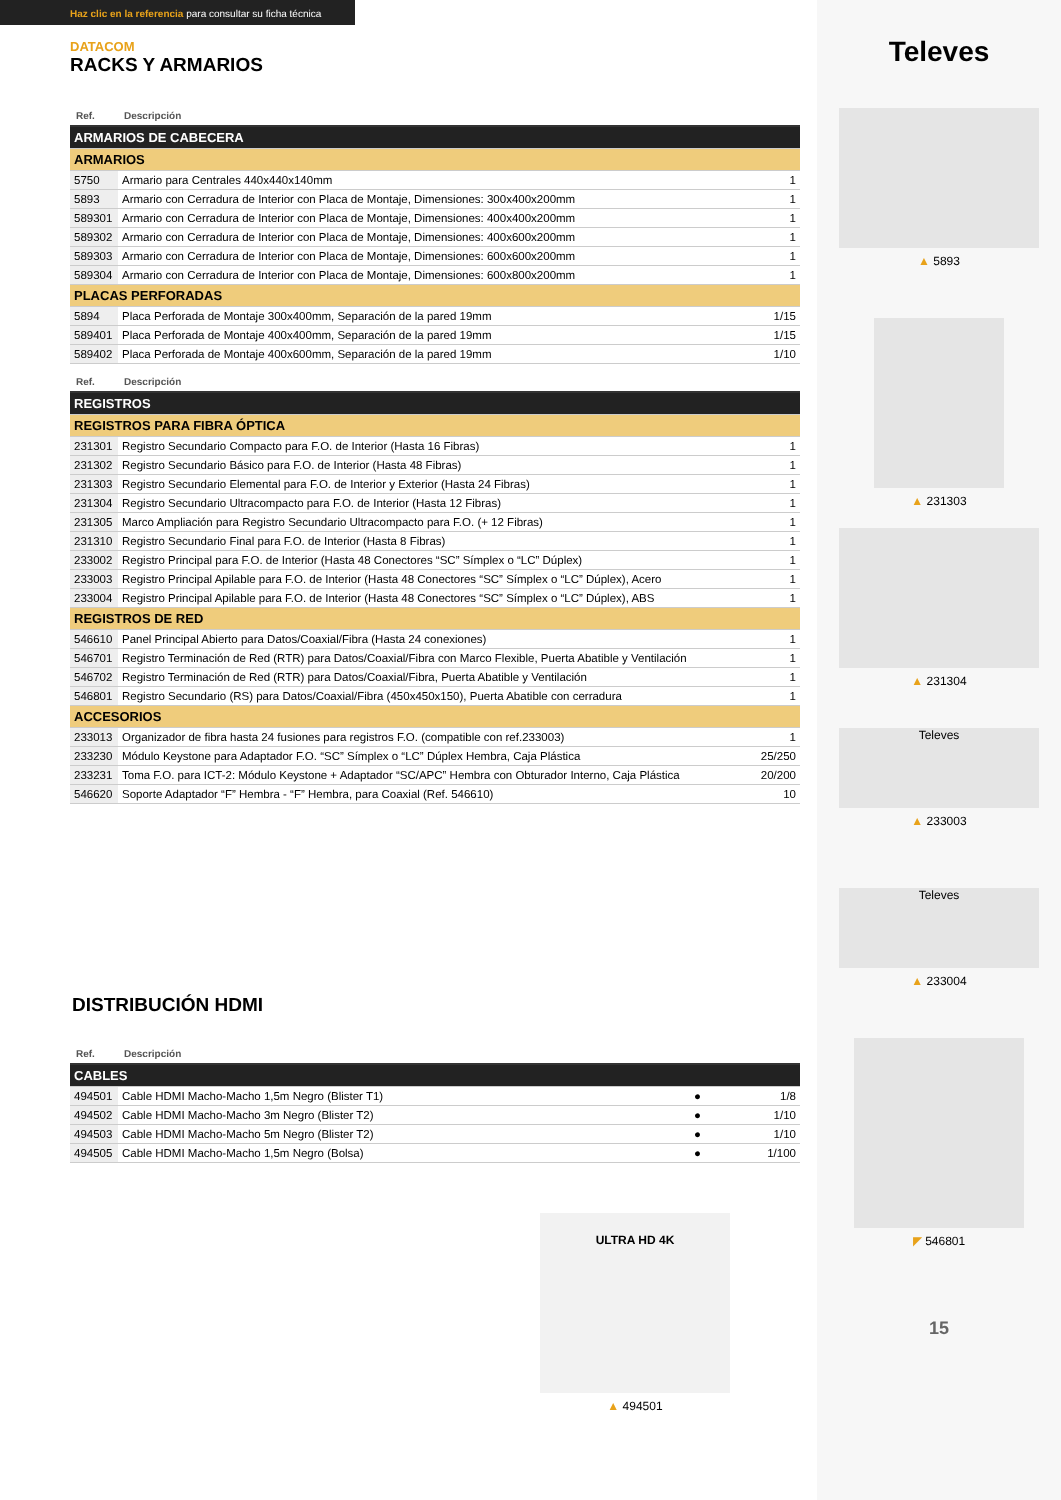Haz clic en la referencia para consultar su ficha técnica
DATACOM
RACKS Y ARMARIOS
| Ref. | Descripción | |
| --- | --- | --- |
| ARMARIOS DE CABECERA | | |
| ARMARIOS | | |
| 5750 | Armario para Centrales 440x440x140mm | 1 |
| 5893 | Armario con Cerradura de Interior con Placa de Montaje, Dimensiones: 300x400x200mm | 1 |
| 589301 | Armario con Cerradura de Interior con Placa de Montaje, Dimensiones: 400x400x200mm | 1 |
| 589302 | Armario con Cerradura de Interior con Placa de Montaje, Dimensiones: 400x600x200mm | 1 |
| 589303 | Armario con Cerradura de Interior con Placa de Montaje, Dimensiones: 600x600x200mm | 1 |
| 589304 | Armario con Cerradura de Interior con Placa de Montaje, Dimensiones: 600x800x200mm | 1 |
| PLACAS PERFORADAS | | |
| 5894 | Placa Perforada de Montaje 300x400mm, Separación de la pared 19mm | 1/15 |
| 589401 | Placa Perforada de Montaje 400x400mm, Separación de la pared 19mm | 1/15 |
| 589402 | Placa Perforada de Montaje 400x600mm, Separación de la pared 19mm | 1/10 |
| Ref. | Descripción | |
| REGISTROS | | |
| REGISTROS PARA FIBRA ÓPTICA | | |
| 231301 | Registro Secundario Compacto para F.O. de Interior (Hasta 16 Fibras) | 1 |
| 231302 | Registro Secundario Básico para F.O. de Interior (Hasta 48 Fibras) | 1 |
| 231303 | Registro Secundario Elemental para F.O. de Interior y Exterior (Hasta 24 Fibras) | 1 |
| 231304 | Registro Secundario Ultracompacto para F.O. de Interior (Hasta 12 Fibras) | 1 |
| 231305 | Marco Ampliación para Registro Secundario Ultracompacto para F.O. (+ 12 Fibras) | 1 |
| 231310 | Registro Secundario Final para F.O. de Interior (Hasta 8 Fibras) | 1 |
| 233002 | Registro Principal para F.O. de Interior (Hasta 48 Conectores “SC” Símplex o “LC” Dúplex) | 1 |
| 233003 | Registro Principal Apilable para F.O. de Interior (Hasta 48 Conectores “SC” Símplex o “LC” Dúplex), Acero | 1 |
| 233004 | Registro Principal Apilable para F.O. de Interior (Hasta 48 Conectores “SC” Símplex o “LC” Dúplex), ABS | 1 |
| REGISTROS DE RED | | |
| 546610 | Panel Principal Abierto para Datos/Coaxial/Fibra (Hasta 24 conexiones) | 1 |
| 546701 | Registro Terminación de Red (RTR) para Datos/Coaxial/Fibra con Marco Flexible, Puerta Abatible y Ventilación | 1 |
| 546702 | Registro Terminación de Red (RTR) para Datos/Coaxial/Fibra, Puerta Abatible y Ventilación | 1 |
| 546801 | Registro Secundario (RS) para Datos/Coaxial/Fibra (450x450x150), Puerta Abatible con cerradura | 1 |
| ACCESORIOS | | |
| 233013 | Organizador de fibra hasta 24 fusiones para registros F.O. (compatible con ref.233003) | 1 |
| 233230 | Módulo Keystone para Adaptador F.O. “SC” Símplex o “LC” Dúplex Hembra, Caja Plástica | 25/250 |
| 233231 | Toma F.O. para ICT-2: Módulo Keystone + Adaptador “SC/APC” Hembra con Obturador Interno, Caja Plástica | 20/200 |
| 546620 | Soporte Adaptador “F” Hembra - “F” Hembra, para Coaxial (Ref. 546610) | 10 |
DISTRIBUCIÓN HDMI
| Ref. | Descripción | | |
| --- | --- | --- | --- |
| CABLES | | | |
| 494501 | Cable HDMI Macho-Macho 1,5m Negro (Blister T1) | ● | 1/8 |
| 494502 | Cable HDMI Macho-Macho 3m Negro (Blister T2) | ● | 1/10 |
| 494503 | Cable HDMI Macho-Macho 5m Negro (Blister T2) | ● | 1/10 |
| 494505 | Cable HDMI Macho-Macho 1,5m Negro (Bolsa) | ● | 1/100 |
ULTRA HD 4K
▲ 494501
Televes
▲ 5893
▲ 231303
▲ 231304
Televes
▲ 233003
Televes
▲ 233004
◤ 546801
15